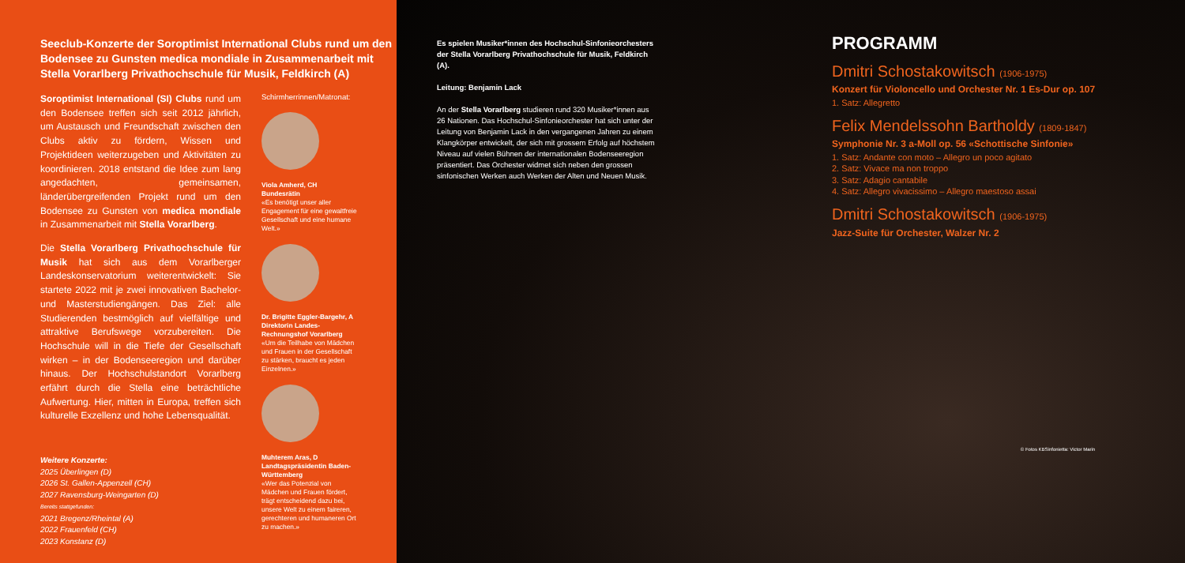Seeclub-Konzerte der Soroptimist International Clubs rund um den Bodensee zu Gunsten medica mondiale in Zusammenarbeit mit Stella Vorarlberg Privathochschule für Musik, Feldkirch (A)
Soroptimist International (SI) Clubs rund um den Bodensee treffen sich seit 2012 jährlich, um Austausch und Freundschaft zwischen den Clubs aktiv zu fördern, Wissen und Projektideen weiter­zugeben und Aktivitäten zu koordinieren. 2018 entstand die Idee zum lang angedachten, gemein­samen, länderübergreifenden Projekt rund um den Bodensee zu Gunsten von medica mondiale in Zusammenarbeit mit Stella Vorarlberg.
Die Stella Vorarlberg Privathochschule für Musik hat sich aus dem Vorarlberger Landeskonserva­torium weiterentwickelt: Sie startete 2022 mit je zwei innovativen Bachelor- und Masterstudien­gängen. Das Ziel: alle Studierenden bestmöglich auf vielfältige und attraktive Berufswege vorzu­bereiten. Die Hochschule will in die Tiefe der Ge­sellschaft wirken – in der Bodenseeregion und darüber hinaus. Der Hochschulstandort Vorarlberg erfährt durch die Stella eine beträchtliche Aufwer­tung. Hier, mitten in Europa, treffen sich kulturelle Exzellenz und hohe Lebensqualität.
Weitere Konzerte:
2025 Überlingen (D)
2026 St. Gallen-Appenzell (CH)
2027 Ravensburg-Weingarten (D)
Bereits stattgefunden:
2021 Bregenz/Rheintal (A)
2022 Frauenfeld (CH)
2023 Konstanz (D)
Schirmherrinnen/Matronat:
Viola Amherd, CH
Bundesrätin
«Es benötigt unser aller Engagement für eine gewaltfreie Gesellschaft und eine humane Welt.»
Dr. Brigitte Eggler-Bargehr, A
Direktorin Landes-Rechnungshof Vorarlberg
«Um die Teilhabe von Mädchen und Frauen in der Gesellschaft zu stärken, braucht es jeden Einzelnen.»
Muhterem Aras, D
Landtagspräsidentin Baden-Württemberg
«Wer das Potenzial von Mädchen und Frauen fördert, trägt ent­scheidend dazu bei, unsere Welt zu einem faireren, gerechteren und humaneren Ort zu machen.»
Es spielen Musiker*innen des Hochschul-Sinfonieorchesters der Stella Vorarlberg Privathochschule für Musik, Feldkirch (A).
Leitung: Benjamin Lack
An der Stella Vorarlberg studieren rund 320 Musiker*innen aus 26 Nationen. Das Hochschul-Sinfonieorchester hat sich unter der Leitung von Benjamin Lack in den vergangenen Jahren zu einem Klangkörper entwickelt, der sich mit grossem Erfolg auf höchstem Niveau auf vielen Bühnen der internationalen Bodenseeregion präsentiert. Das Orchester widmet sich neben den grossen sinfonischen Werken auch Werken der Alten und Neuen Musik.
PROGRAMM
Dmitri Schostakowitsch (1906-1975)
Konzert für Violoncello und Orchester Nr. 1 Es-Dur op. 107
1. Satz: Allegretto
Felix Mendelssohn Bartholdy (1809-1847)
Symphonie Nr. 3 a-Moll op. 56 «Schottische Sinfonie»
1. Satz: Andante con moto – Allegro un poco agitato
2. Satz: Vivace ma non troppo
3. Satz: Adagio cantabile
4. Satz: Allegro vivacissimo – Allegro maestoso assai
Dmitri Schostakowitsch (1906-1975)
Jazz-Suite für Orchester, Walzer Nr. 2
© Fotos KBSinfonietta: Victor Marin